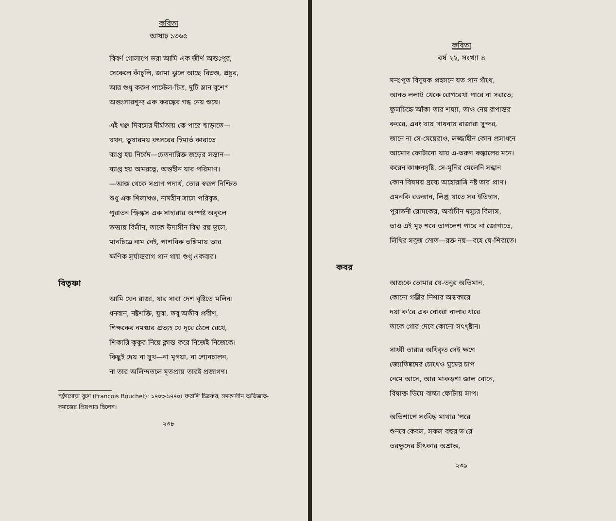কবিতা
আষাঢ় ১৩৬৫
বিবর্ণ গোলাপে ভরা আমি এক জীর্ণ অন্তঃপুর,
সেকেলে কাঁচুলি, জামা ঝুলে আছে বিস্রস্ত, প্রচুর,
আর শুধু করুণ পাস্টেল-চিত্র, দুটি ম্লান বুশে*
অন্তঃসারশূন্য এক করঙ্কের গন্ধ নেয় শুষে।
এই খঞ্জ দিবসের দীর্ঘতায় কে পারে ছাড়াতে—
যখন, তুষারময় বৎসরের হিমার্ত কারাতে
ব্যাপ্ত হয় নির্বেদ—চেতনারিক্ত জড়ের সন্তান—
ব্যাপ্ত হয় অমরত্বে, অন্তহীন যার পরিমাণ।
—আজ থেকে সপ্রাণ পদার্থ, তোর স্বরূপ নিশ্চিত
শুধু এক শিলাখণ্ড, নামহীন ত্রাসে পরিবৃত,
পুরাতন স্ফিঙ্কস এক সাহারার অস্পষ্ট অকূলে
তন্দ্রায় বিলীন, তাকে উদাসীন বিশ্ব রয় ভুলে,
মানচিত্রে নাম নেই, পাশবিক ভঙ্গিমায় তার
ক্ষণিক সূর্যাস্তরাগ গান গায় শুধু একবার।
বিতৃষ্ণা
আমি যেন রাজা, যার সারা দেশ বৃষ্টিতে মলিন।
ধনবান, নষ্টশক্তি, যুবা, তবু অতীব প্রবীণ,
শিক্ষকের নমস্কার প্রত্যহ যে দূরে ঠেলে রেখে,
শিকারি কুকুর নিয়ে ক্লান্ত করে নিজেই নিজেকে।
কিছুই দেয় না সুখ—না মৃগয়া, না শ্যেনচালন,
না তার অলিন্দতলে মৃতপ্রায় তারই প্রজাগণ।
*ফ্রাঁসোয়া বুশে (Francois Bouchet): ১৭০৩-১৭৭০। ফরাশি চিত্রকর, সমকালীন অভিজাত-সমাজের প্রিয়পাত্র ছিলেন।
২৩৮
কবিতা
বর্ষ ২২, সংখ্যা ৪
মনঃপূত বিদূষক প্রহসনে যত গান গাঁথে,
আনত ললাট থেকে রোগরেখা পারে না সরাতে;
ফুলচিহ্নে আঁকা তার শয্যা, তাও নেয় রূপান্তর
কবরে, এবং যায় সাধনায় রাজারা সুন্দর,
জানে না সে-মেয়েরাও, লজ্জাহীন কোন প্রসাধনে
আমোদ ফোটানো যায় এ-তরুণ কঙ্কালের মনে।
করেন কাঞ্চনসৃষ্টি, সে-মুনির মেলেনি সন্ধান
কোন বিষময় দ্রব্যে অহোরাত্রি নষ্ট তার প্রাণ।
এমনকি রক্তস্নান, লিপ্ত যাতে সব ইতিহাস,
পুরাতনী রোমকের, অর্বাচীন দস্যুর বিলাস,
তাও এই মৃঢ় শবে তাপলেশ পারে না জোগাতে,
লিথির সবুজ স্রোত—রক্ত নয়—বহে যে-শিরাতে।
কবর
আজকে তোমার যে-তনুর অভিমান,
কোনো গম্ভীর নিশার অন্ধকারে
দয়া ক'রে এক নোংরা নালার ধারে
তাকে গোর দেবে কোনো সৎখৃষ্টান।
সাধ্বী তারার অধিকৃত সেই ক্ষণে
জ্যোতিষ্কদের চোখেও ঘুমের চাপ
নেমে আসে, আর মাকড়শা জাল বোনে,
বিষাক্ত ডিমে বাচ্চা ফোটায় সাপ।
অভিশাপে সংবিদ্ধ মাথার 'পরে
শুনবে কেবল, সকল বছর ভ'রে
তরক্ষুদের চীৎকার অশ্রান্ত,
২৩৯